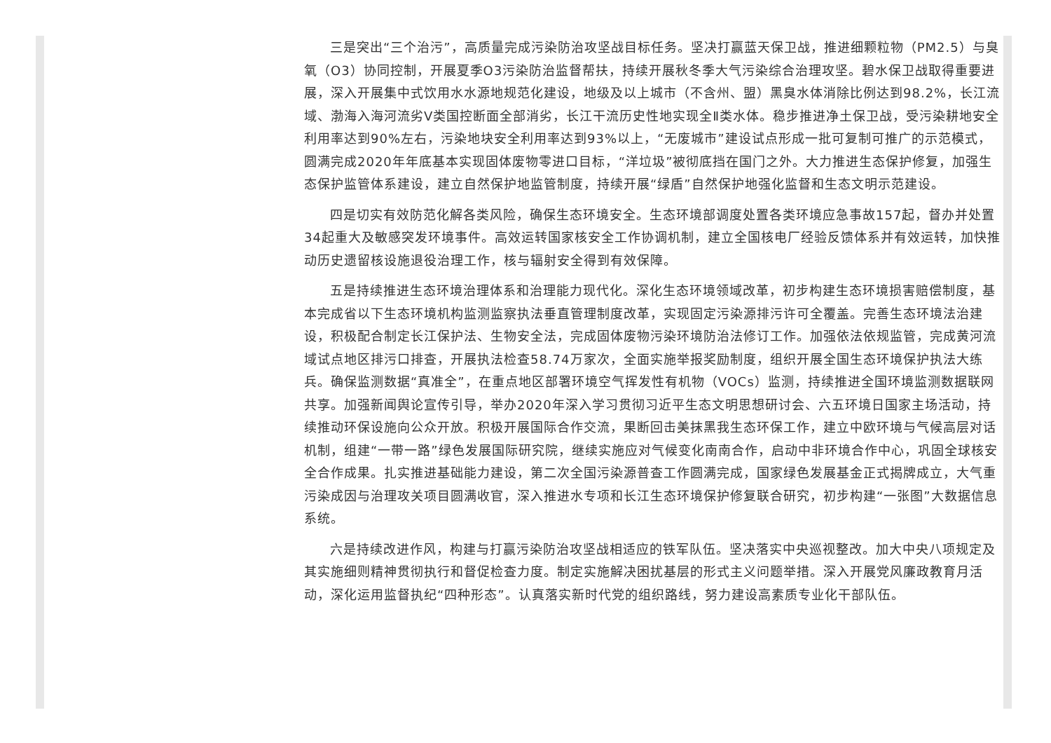三是突出“三个治污”，高质量完成污染防治攻坚战目标任务。坚决打赢蓝天保卫战，推进细颗粒物（PM2.5）与臭氧（O3）协同控制，开展夏季O3污染防治监督帮扶，持续开展秋冬季大气污染综合治理攻坚。碧水保卫战取得重要进展，深入开展集中式饮用水水源地规范化建设，地级及以上城市（不含州、盟）黑臭水体消除比例达到98.2%，长江流域、渤海入海河流劣V类国控断面全部消劣，长江干流历史性地实现全Ⅱ类水体。稳步推进净土保卫战，受污染耕地安全利用率达到90%左右，污染地块安全利用率达到93%以上，“无废城市”建设试点形成一批可复制可推广的示范模式，圆满完成2020年年底基本实现固体废物零进口目标，“洋垃圾”被彻底挡在国门之外。大力推进生态保护修复，加强生态保护监管体系建设，建立自然保护地监管制度，持续开展“绿盾”自然保护地强化监督和生态文明示范建设。
四是切实有效防范化解各类风险，确保生态环境安全。生态环境部调度处置各类环境应急事故157起，督办并处置34起重大及敏感突发环境事件。高效运转国家核安全工作协调机制，建立全国核电厂经验反馈体系并有效运转，加快推动历史遗留核设施退役治理工作，核与辐射安全得到有效保障。
五是持续推进生态环境治理体系和治理能力现代化。深化生态环境领域改革，初步构建生态环境损害赔偿制度，基本完成省以下生态环境机构监测监察执法垂直管理制度改革，实现固定污染源排污许可全覆盖。完善生态环境法治建设，积极配合制定长江保护法、生物安全法，完成固体废物污染环境防治法修订工作。加强依法依规监管，完成黄河流域试点地区排污口排查，开展执法检查58.74万家次，全面实施举报奖励制度，组织开展全国生态环境保护执法大练兵。确保监测数据“真准全”，在重点地区部署环境空气挥发性有机物（VOCs）监测，持续推进全国环境监测数据联网共享。加强新闻舆论宣传引导，举办2020年深入学习贯彻习近平生态文明思想研讨会、六五环境日国家主场活动，持续推动环保设施向公众开放。积极开展国际合作交流，果断回击美抹黑我生态环保工作，建立中欧环境与气候高层对话机制，组建“一带一路”绿色发展国际研究院，继续实施应对气候变化南南合作，启动中非环境合作中心，巩固全球核安全合作成果。扎实推进基础能力建设，第二次全国污染源普查工作圆满完成，国家绿色发展基金正式揭牌成立，大气重污染成因与治理攻关项目圆满收官，深入推进水专项和长江生态环境保护修复联合研究，初步构建“一张图”大数据信息系统。
六是持续改进作风，构建与打赢污染防治攻坚战相适应的铁军队伍。坚决落实中央巡视整改。加大中央八项规定及其实施细则精神贯彻执行和督促检查力度。制定实施解决困扰基层的形式主义问题举措。深入开展党风廉政教育月活动，深化运用监督执纪“四种形态”。认真落实新时代党的组织路线，努力建设高素质专业化干部队伍。